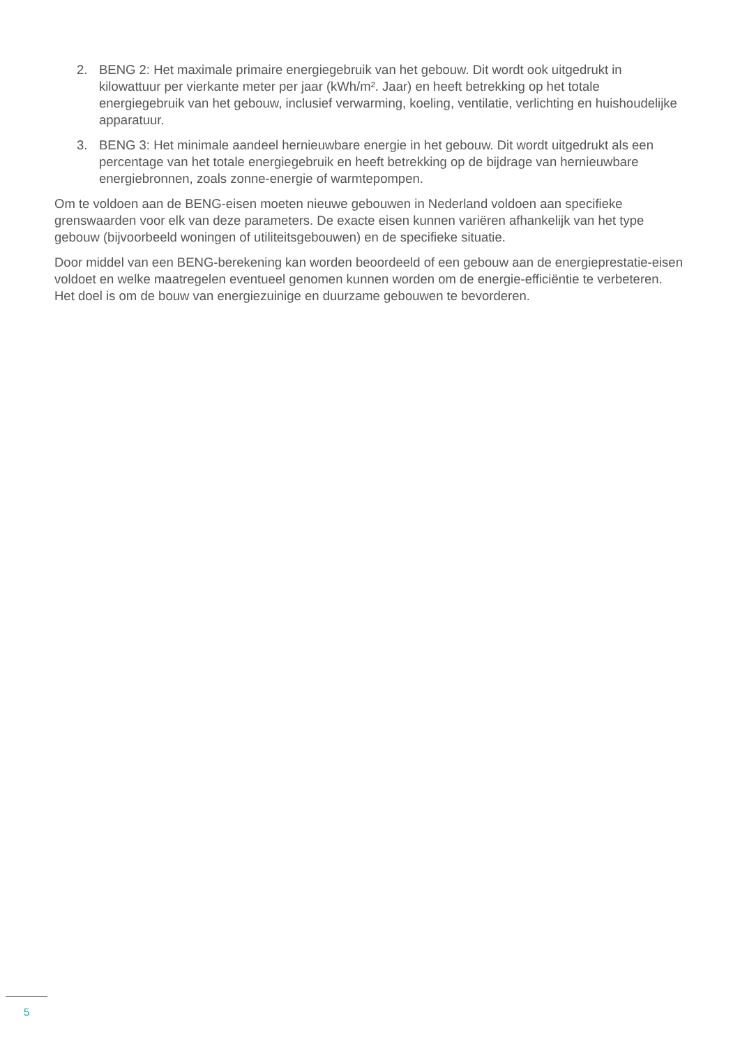2. BENG 2: Het maximale primaire energiegebruik van het gebouw. Dit wordt ook uitgedrukt in kilowattuur per vierkante meter per jaar (kWh/m². Jaar) en heeft betrekking op het totale energiegebruik van het gebouw, inclusief verwarming, koeling, ventilatie, verlichting en huishoudelijke apparatuur.
3. BENG 3: Het minimale aandeel hernieuwbare energie in het gebouw. Dit wordt uitgedrukt als een percentage van het totale energiegebruik en heeft betrekking op de bijdrage van hernieuwbare energiebronnen, zoals zonne-energie of warmtepompen.
Om te voldoen aan de BENG-eisen moeten nieuwe gebouwen in Nederland voldoen aan specifieke grenswaarden voor elk van deze parameters. De exacte eisen kunnen variëren afhankelijk van het type gebouw (bijvoorbeeld woningen of utiliteitsgebouwen) en de specifieke situatie.
Door middel van een BENG-berekening kan worden beoordeeld of een gebouw aan de energieprestatie-eisen voldoet en welke maatregelen eventueel genomen kunnen worden om de energie-efficiëntie te verbeteren. Het doel is om de bouw van energiezuinige en duurzame gebouwen te bevorderen.
5